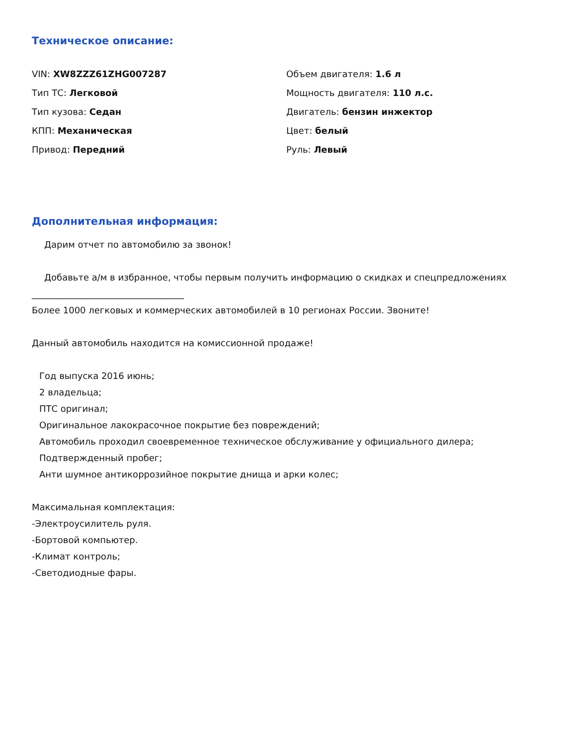Техническое описание:
VIN: XW8ZZZ61ZHG007287
Тип ТС: Легковой
Тип кузова: Седан
КПП: Механическая
Привод: Передний
Объем двигателя: 1.6 л
Мощность двигателя: 110 л.с.
Двигатель: бензин инжектор
Цвет: белый
Руль: Левый
Дополнительная информация:
Дарим отчет по автомобилю за звонок!
Добавьте а/м в избранное, чтобы первым получить информацию о скидках и спецпредложениях
__________________________________
Более 1000 легковых и коммерческих автомобилей в 10 регионах России. Звоните!
Данный автомобиль находится на комиссионной продаже!
Год выпуска 2016 июнь;
2 владельца;
ПТС оригинал;
Оригинальное лакокрасочное покрытие без повреждений;
Автомобиль проходил своевременное техническое обслуживание у официального дилера;
Подтвержденный пробег;
Анти шумное антикоррозийное покрытие днища и арки колес;
Максимальная комплектация:
-Электроусилитель руля.
-Бортовой компьютер.
-Климат контроль;
-Светодиодные фары.